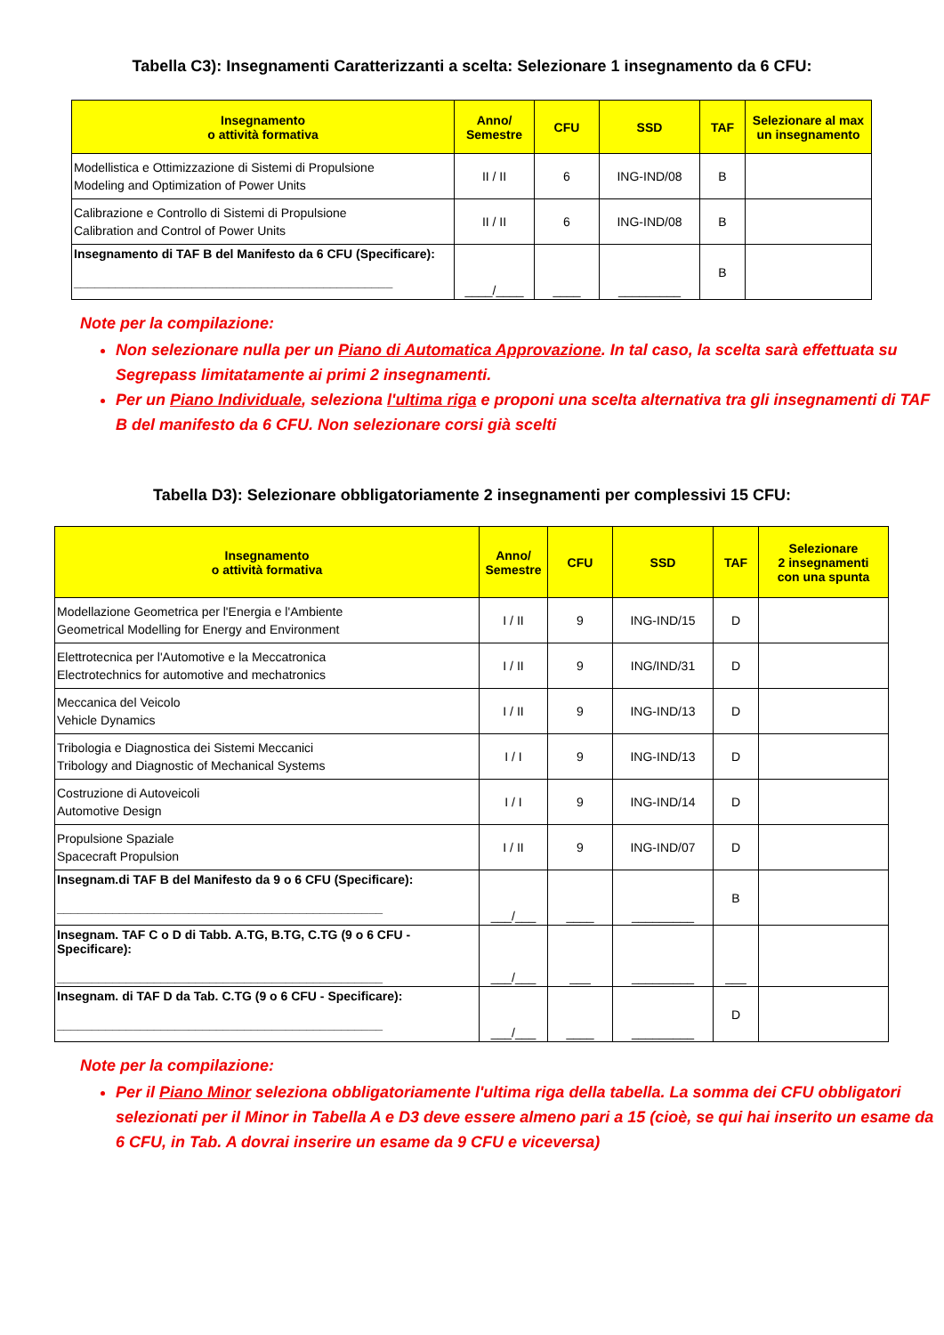Tabella C3): Insegnamenti Caratterizzanti a scelta: Selezionare 1 insegnamento da 6 CFU:
| Insegnamento o attività formativa | Anno/ Semestre | CFU | SSD | TAF | Selezionare al max un insegnamento |
| --- | --- | --- | --- | --- | --- |
| Modellistica e Ottimizzazione di Sistemi di Propulsione Modeling and Optimization of Power Units | II / II | 6 | ING-IND/08 | B | |
| Calibrazione e Controllo di Sistemi di Propulsione Calibration and Control of Power Units | II / II | 6 | ING-IND/08 | B | |
| Insegnamento di TAF B del Manifesto da 6 CFU (Specificare): ______________________________________________ | ____/____ | ____ | _________ | B | |
Note per la compilazione:
Non selezionare nulla per un Piano di Automatica Approvazione. In tal caso, la scelta sarà effettuata su Segrepass limitatamente ai primi 2 insegnamenti.
Per un Piano Individuale, seleziona l'ultima riga e proponi una scelta alternativa tra gli insegnamenti di TAF B del manifesto da 6 CFU. Non selezionare corsi già scelti
Tabella D3): Selezionare obbligatoriamente 2 insegnamenti per complessivi 15 CFU:
| Insegnamento o attività formativa | Anno/ Semestre | CFU | SSD | TAF | Selezionare 2 insegnamenti con una spunta |
| --- | --- | --- | --- | --- | --- |
| Modellazione Geometrica per l'Energia e l'Ambiente Geometrical Modelling for Energy and Environment | I / II | 9 | ING-IND/15 | D | |
| Elettrotecnica per l'Automotive e la Meccatronica Electrotechnics for automotive and mechatronics | I / II | 9 | ING/IND/31 | D | |
| Meccanica del Veicolo Vehicle Dynamics | I / II | 9 | ING-IND/13 | D | |
| Tribologia e Diagnostica dei Sistemi Meccanici Tribology and Diagnostic of Mechanical Systems | I / I | 9 | ING-IND/13 | D | |
| Costruzione di Autoveicoli Automotive Design | I / I | 9 | ING-IND/14 | D | |
| Propulsione Spaziale Spacecraft Propulsion | I / II | 9 | ING-IND/07 | D | |
| Insegnam.di TAF B del Manifesto da 9 o 6 CFU (Specificare): _______________________________________________ | ___/___ | ____ | _________ | B | |
| Insegnam. TAF C o D di Tabb. A.TG, B.TG, C.TG (9 o 6 CFU - Specificare): _______________________________________________ | ___/___ | ___ | _________ | ___ | |
| Insegnam. di TAF D da Tab. C.TG (9 o 6 CFU - Specificare): _______________________________________________ | ___/___ | ____ | _________ | D | |
Note per la compilazione:
Per il Piano Minor seleziona obbligatoriamente l'ultima riga della tabella. La somma dei CFU obbligatori selezionati per il Minor in Tabella A e D3 deve essere almeno pari a 15 (cioè, se qui hai inserito un esame da 6 CFU, in Tab. A dovrai inserire un esame da 9 CFU e viceversa)